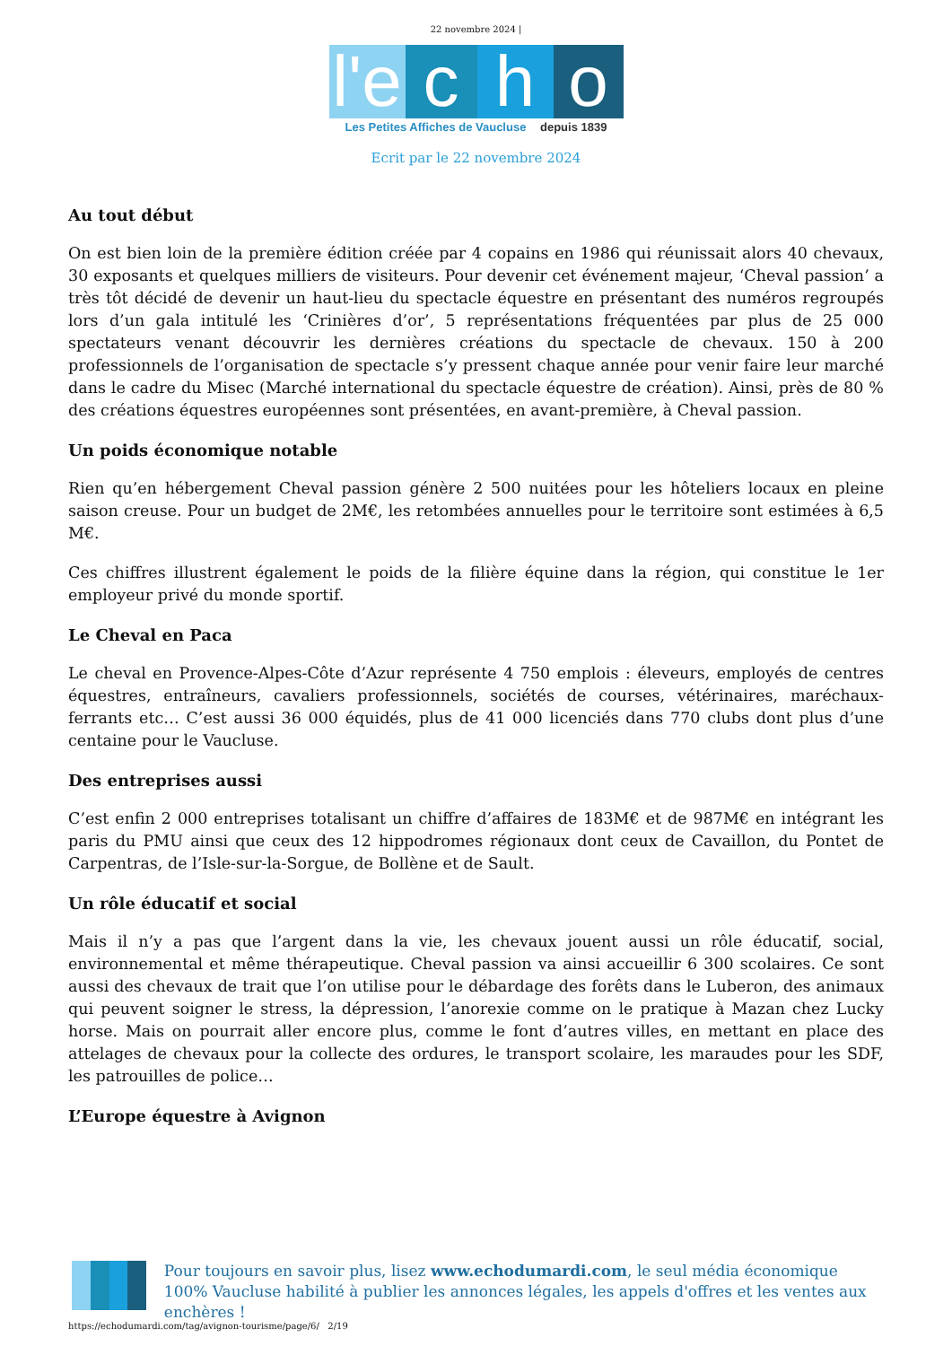22 novembre 2024 |
l'e
c
h
o
Les Petites Affiches de Vaucluse depuis 1839
Ecrit par le 22 novembre 2024
Au tout début
On est bien loin de la première édition créée par 4 copains en 1986 qui réunissait alors 40 chevaux, 30 exposants et quelques milliers de visiteurs. Pour devenir cet événement majeur, ‘Cheval passion’ a très tôt décidé de devenir un haut-lieu du spectacle équestre en présentant des numéros regroupés lors d’un gala intitulé les ‘Crinières d’or’, 5 représentations fréquentées par plus de 25 000 spectateurs venant découvrir les dernières créations du spectacle de chevaux. 150 à 200 professionnels de l’organisation de spectacle s’y pressent chaque année pour venir faire leur marché dans le cadre du Misec (Marché international du spectacle équestre de création). Ainsi, près de 80 % des créations équestres européennes sont présentées, en avant-première, à Cheval passion.
Un poids économique notable
Rien qu’en hébergement Cheval passion génère 2 500 nuitées pour les hôteliers locaux en pleine saison creuse. Pour un budget de 2M€, les retombées annuelles pour le territoire sont estimées à 6,5 M€.
Ces chiffres illustrent également le poids de la filière équine dans la région, qui constitue le 1er employeur privé du monde sportif.
Le Cheval en Paca
Le cheval en Provence-Alpes-Côte d’Azur représente 4 750 emplois : éleveurs, employés de centres équestres, entraîneurs, cavaliers professionnels, sociétés de courses, vétérinaires, maréchaux-ferrants etc… C’est aussi 36 000 équidés, plus de 41 000 licenciés dans 770 clubs dont plus d’une centaine pour le Vaucluse.
Des entreprises aussi
C’est enfin 2 000 entreprises totalisant un chiffre d’affaires de 183M€ et de 987M€ en intégrant les paris du PMU ainsi que ceux des 12 hippodromes régionaux dont ceux de Cavaillon, du Pontet de Carpentras, de l’Isle-sur-la-Sorgue, de Bollène et de Sault.
Un rôle éducatif et social
Mais il n’y a pas que l’argent dans la vie, les chevaux jouent aussi un rôle éducatif, social, environnemental et même thérapeutique. Cheval passion va ainsi accueillir 6 300 scolaires. Ce sont aussi des chevaux de trait que l’on utilise pour le débardage des forêts dans le Luberon, des animaux qui peuvent soigner le stress, la dépression, l’anorexie comme on le pratique à Mazan chez Lucky horse. Mais on pourrait aller encore plus, comme le font d’autres villes, en mettant en place des attelages de chevaux pour la collecte des ordures, le transport scolaire, les maraudes pour les SDF, les patrouilles de police…
L’Europe équestre à Avignon
Pour toujours en savoir plus, lisez www.echodumardi.com, le seul média économique 100% Vaucluse habilité à publier les annonces légales, les appels d'offres et les ventes aux enchères !
https://echodumardi.com/tag/avignon-tourisme/page/6/ 2/19